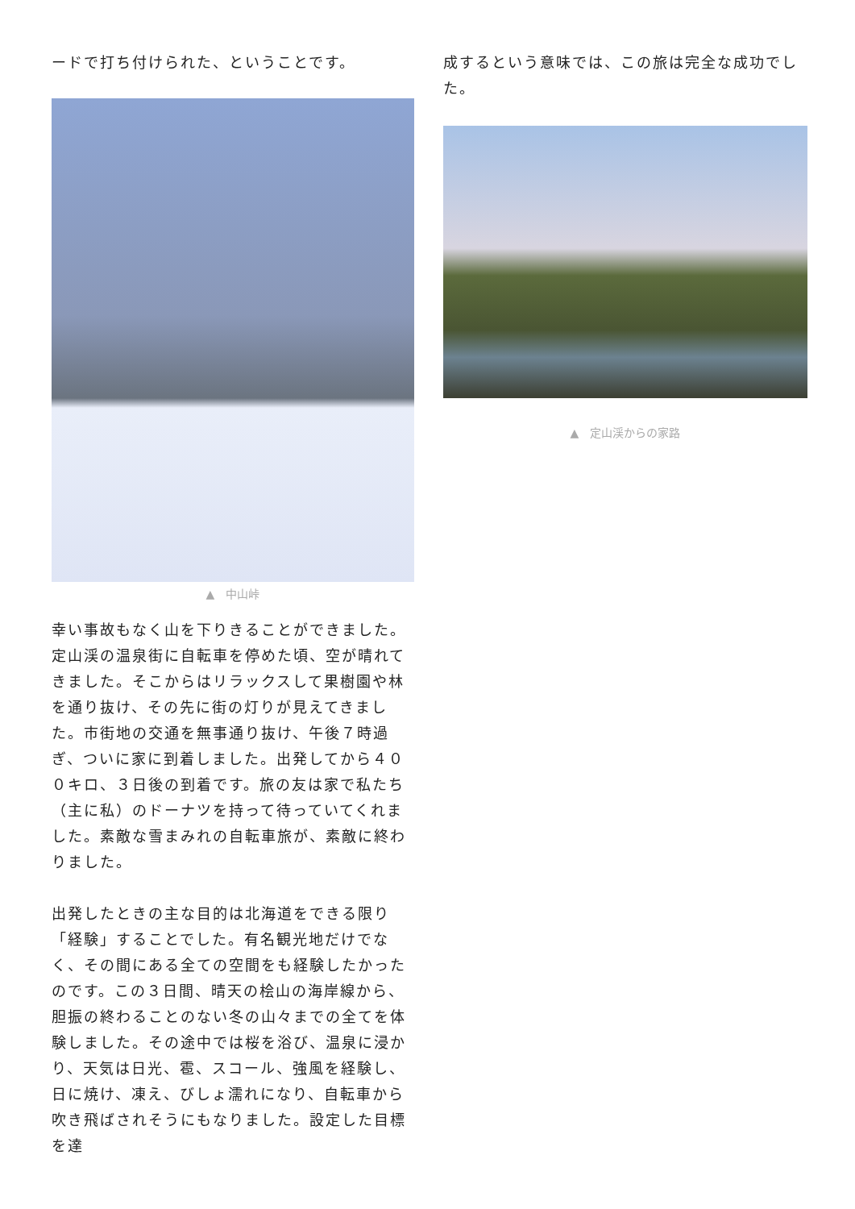ードで打ち付けられた、ということです。
▲　中山峠
幸い事故もなく山を下りきることができました。定山渓の温泉街に自転車を停めた頃、空が晴れてきました。そこからはリラックスして果樹園や林を通り抜け、その先に街の灯りが見えてきました。市街地の交通を無事通り抜け、午後７時過ぎ、ついに家に到着しました。出発してから４００キロ、３日後の到着です。旅の友は家で私たち（主に私）のドーナツを持って待っていてくれました。素敵な雪まみれの自転車旅が、素敵に終わりました。
出発したときの主な目的は北海道をできる限り「経験」することでした。有名観光地だけでなく、その間にある全ての空間をも経験したかったのです。この３日間、晴天の桧山の海岸線から、胆振の終わることのない冬の山々までの全てを体験しました。その途中では桜を浴び、温泉に浸かり、天気は日光、雹、スコール、強風を経験し、日に焼け、凍え、びしょ濡れになり、自転車から吹き飛ばされそうにもなりました。設定した目標を達
成するという意味では、この旅は完全な成功でした。
▲　定山渓からの家路